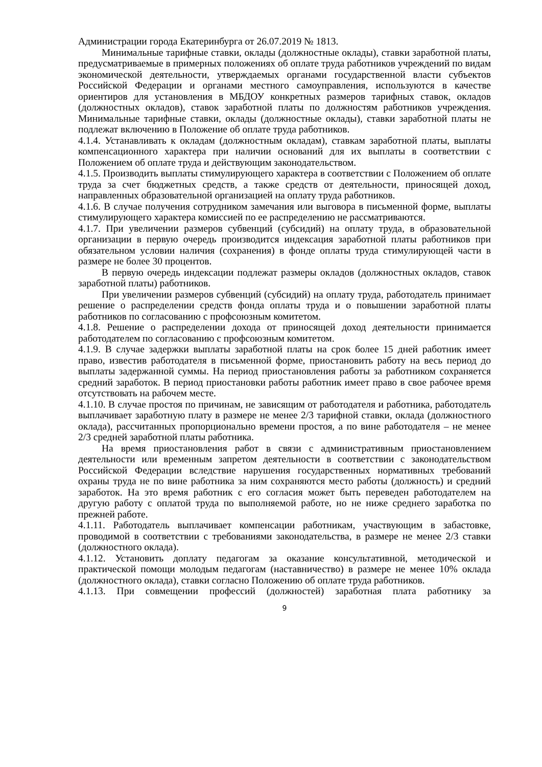Администрации города Екатеринбурга от 26.07.2019 № 1813.
Минимальные тарифные ставки, оклады (должностные оклады), ставки заработной платы, предусматриваемые в примерных положениях об оплате труда работников учреждений по видам экономической деятельности, утверждаемых органами государственной власти субъектов Российской Федерации и органами местного самоуправления, используются в качестве ориентиров для установления в МБДОУ конкретных размеров тарифных ставок, окладов (должностных окладов), ставок заработной платы по должностям работников учреждения. Минимальные тарифные ставки, оклады (должностные оклады), ставки заработной платы не подлежат включению в Положение об оплате труда работников.
4.1.4. Устанавливать к окладам (должностным окладам), ставкам заработной платы, выплаты компенсационного характера при наличии оснований для их выплаты в соответствии с Положением об оплате труда и действующим законодательством.
4.1.5. Производить выплаты стимулирующего характера в соответствии с Положением об оплате труда за счет бюджетных средств, а также средств от деятельности, приносящей доход, направленных образовательной организацией на оплату труда работников.
4.1.6. В случае получения сотрудником замечания или выговора в письменной форме, выплаты стимулирующего характера комиссией по ее распределению не рассматриваются.
4.1.7. При увеличении размеров субвенций (субсидий) на оплату труда, в образовательной организации в первую очередь производится индексация заработной платы работников при обязательном условии наличия (сохранения) в фонде оплаты труда стимулирующей части в размере не более 30 процентов.
В первую очередь индексации подлежат размеры окладов (должностных окладов, ставок заработной платы) работников.
При увеличении размеров субвенций (субсидий) на оплату труда, работодатель принимает решение о распределении средств фонда оплаты труда и о повышении заработной платы работников по согласованию с профсоюзным комитетом.
4.1.8. Решение о распределении дохода от приносящей доход деятельности принимается работодателем по согласованию с профсоюзным комитетом.
4.1.9. В случае задержки выплаты заработной платы на срок более 15 дней работник имеет право, известив работодателя в письменной форме, приостановить работу на весь период до выплаты задержанной суммы. На период приостановления работы за работником сохраняется средний заработок. В период приостановки работы работник имеет право в свое рабочее время отсутствовать на рабочем месте.
4.1.10. В случае простоя по причинам, не зависящим от работодателя и работника, работодатель выплачивает заработную плату в размере не менее 2/3 тарифной ставки, оклада (должностного оклада), рассчитанных пропорционально времени простоя, а по вине работодателя – не менее 2/3 средней заработной платы работника.
На время приостановления работ в связи с административным приостановлением деятельности или временным запретом деятельности в соответствии с законодательством Российской Федерации вследствие нарушения государственных нормативных требований охраны труда не по вине работника за ним сохраняются место работы (должность) и средний заработок. На это время работник с его согласия может быть переведен работодателем на другую работу с оплатой труда по выполняемой работе, но не ниже среднего заработка по прежней работе.
4.1.11. Работодатель выплачивает компенсации работникам, участвующим в забастовке, проводимой в соответствии с требованиями законодательства, в размере не менее 2/3 ставки (должностного оклада).
4.1.12. Установить доплату педагогам за оказание консультативной, методической и практической помощи молодым педагогам (наставничество) в размере не менее 10% оклада (должностного оклада), ставки согласно Положению об оплате труда работников.
4.1.13. При совмещении профессий (должностей) заработная плата работнику за
9